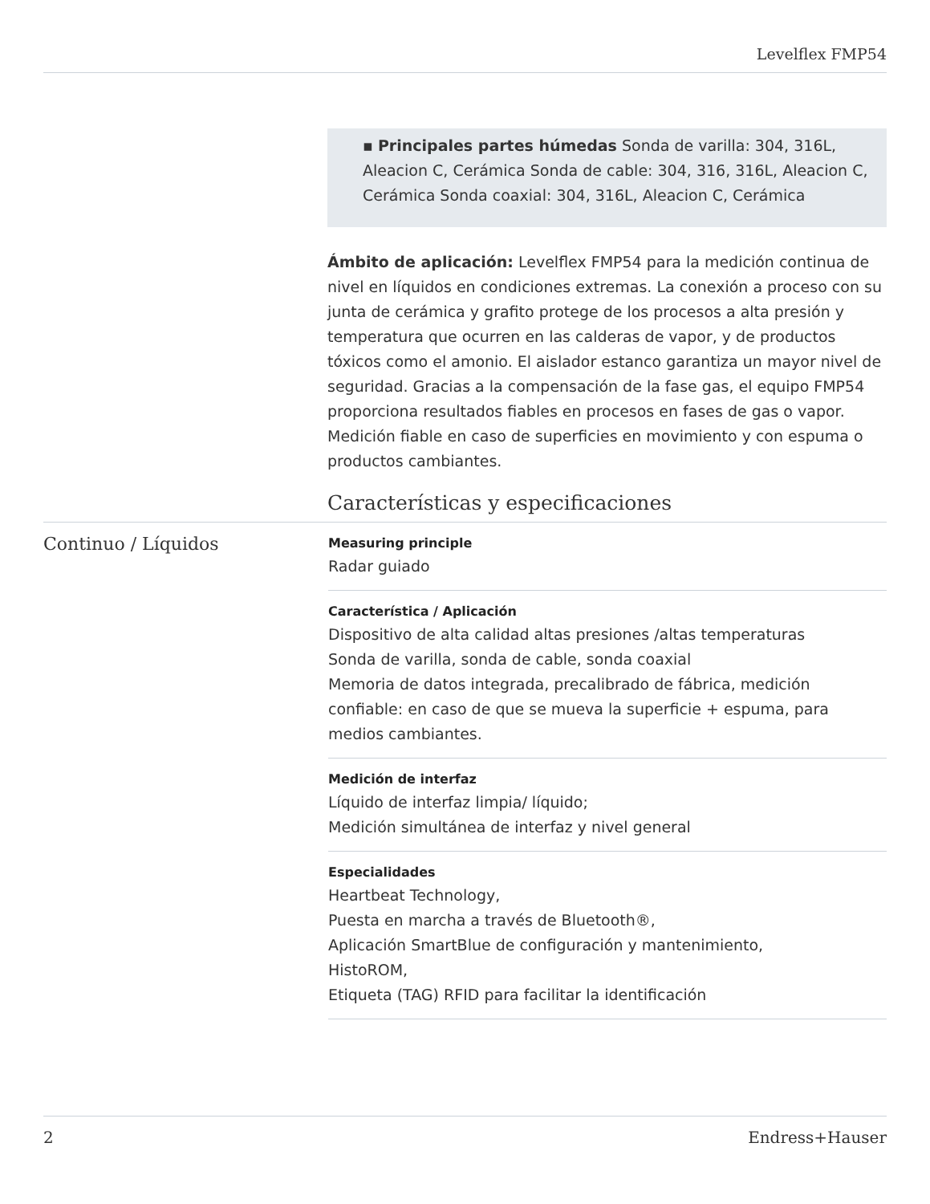Levelflex FMP54
▪ Principales partes húmedas Sonda de varilla: 304, 316L, Aleacion C, Cerámica Sonda de cable: 304, 316, 316L, Aleacion C, Cerámica Sonda coaxial: 304, 316L, Aleacion C, Cerámica
Ámbito de aplicación: Levelflex FMP54 para la medición continua de nivel en líquidos en condiciones extremas. La conexión a proceso con su junta de cerámica y grafito protege de los procesos a alta presión y temperatura que ocurren en las calderas de vapor, y de productos tóxicos como el amonio. El aislador estanco garantiza un mayor nivel de seguridad. Gracias a la compensación de la fase gas, el equipo FMP54 proporciona resultados fiables en procesos en fases de gas o vapor. Medición fiable en caso de superficies en movimiento y con espuma o productos cambiantes.
Características y especificaciones
Continuo / Líquidos
Measuring principle
Radar guiado
Característica / Aplicación
Dispositivo de alta calidad altas presiones /altas temperaturas
Sonda de varilla, sonda de cable, sonda coaxial
Memoria de datos integrada, precalibrado de fábrica, medición confiable: en caso de que se mueva la superficie + espuma, para medios cambiantes.
Medición de interfaz
Líquido de interfaz limpia/ líquido;
Medición simultánea de interfaz y nivel general
Especialidades
Heartbeat Technology,
Puesta en marcha a través de Bluetooth®,
Aplicación SmartBlue de configuración y mantenimiento,
HistoROM,
Etiqueta (TAG) RFID para facilitar la identificación
2 Endress+Hauser